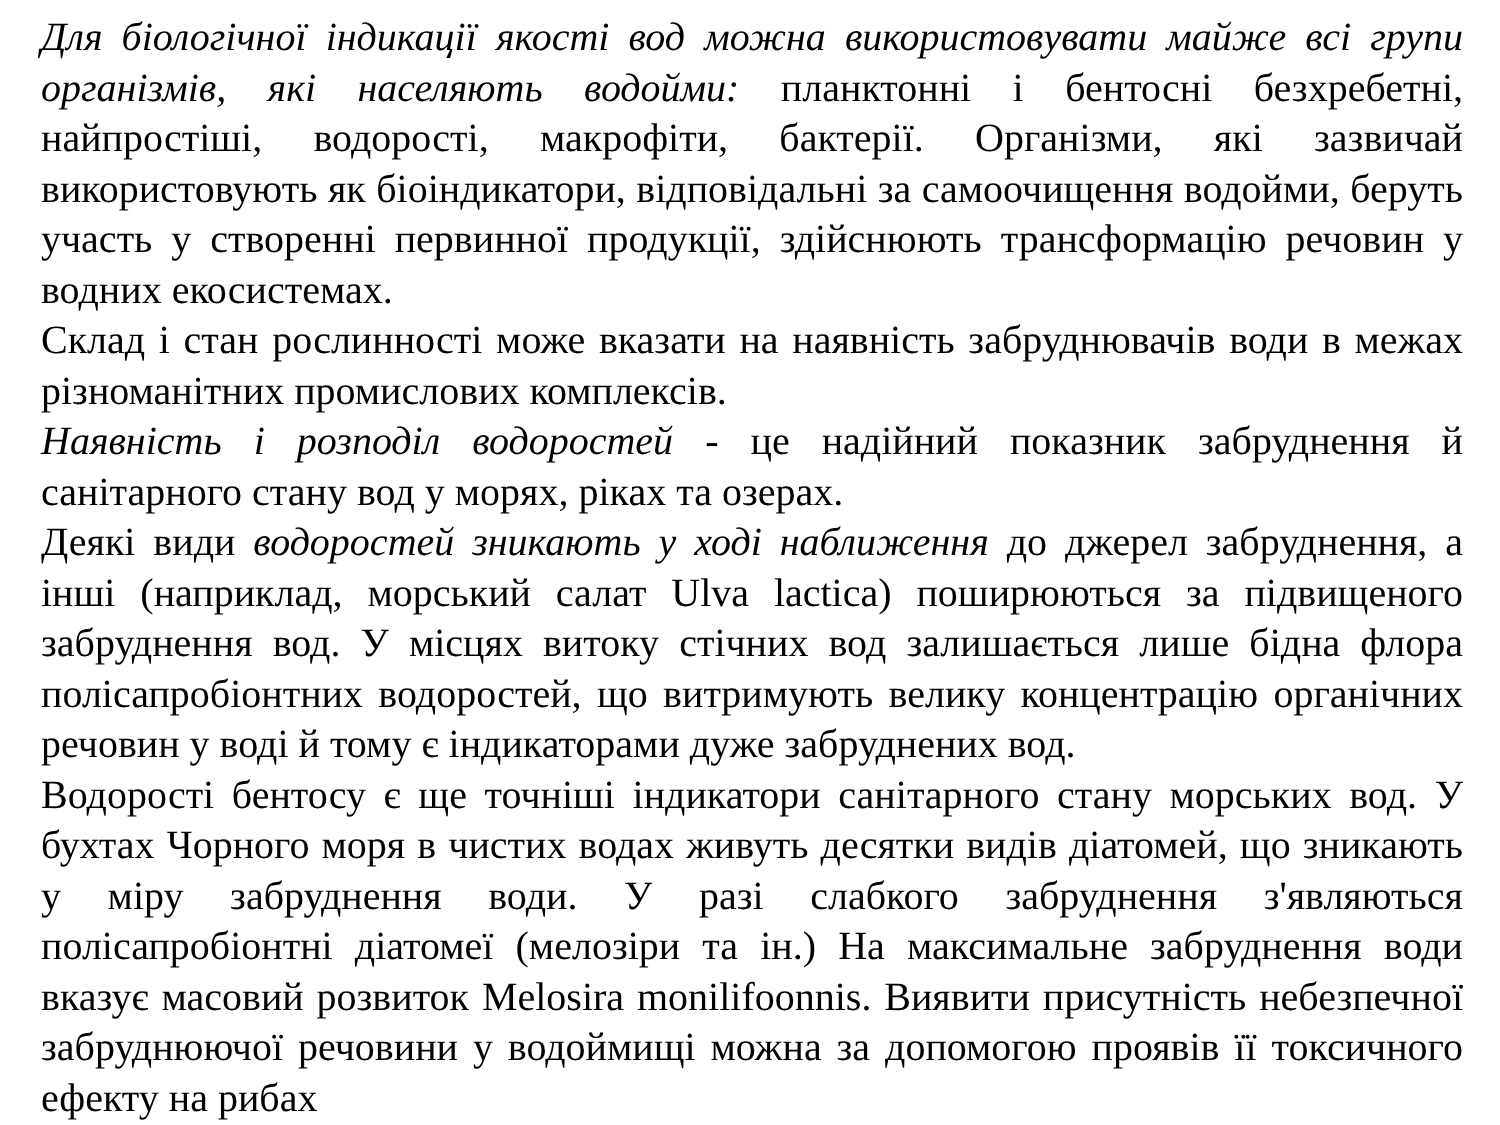Для біологічної індикації якості вод можна використовувати майже всі групи організмів, які населяють водойми: планктонні і бентосні безхребетні, найпростіші, водорості, макрофіти, бактерії. Організми, які зазвичай використовують як біоіндикатори, відповідальні за самоочищення водойми, беруть участь у створенні первинної продукції, здійснюють трансформацію речовин у водних екосистемах.
Склад і стан рослинності може вказати на наявність забруднювачів води в межах різноманітних промислових комплексів.
Наявність і розподіл водоростей - це надійний показник забруднення й санітарного стану вод у морях, ріках та озерах.
Деякі види водоростей зникають у ході наближення до джерел забруднення, а інші (наприклад, морський салат Ulva lactica) поширюються за підвищеного забруднення вод. У місцях витоку стічних вод залишається лише бідна флора полісапробіонтних водоростей, що витримують велику концентрацію органічних речовин у воді й тому є індикаторами дуже забруднених вод.
Водорості бентосу є ще точніші індикатори санітарного стану морських вод. У бухтах Чорного моря в чистих водах живуть десятки видів діатомей, що зникають у міру забруднення води. У разі слабкого забруднення з'являються полісапробіонтні діатомеї (мелозіри та ін.) На максимальне забруднення води вказує масовий розвиток Melosira monilifoonnis. Виявити присутність небезпечної забруднюючої речовини у водоймищі можна за допомогою проявів її токсичного ефекту на рибах